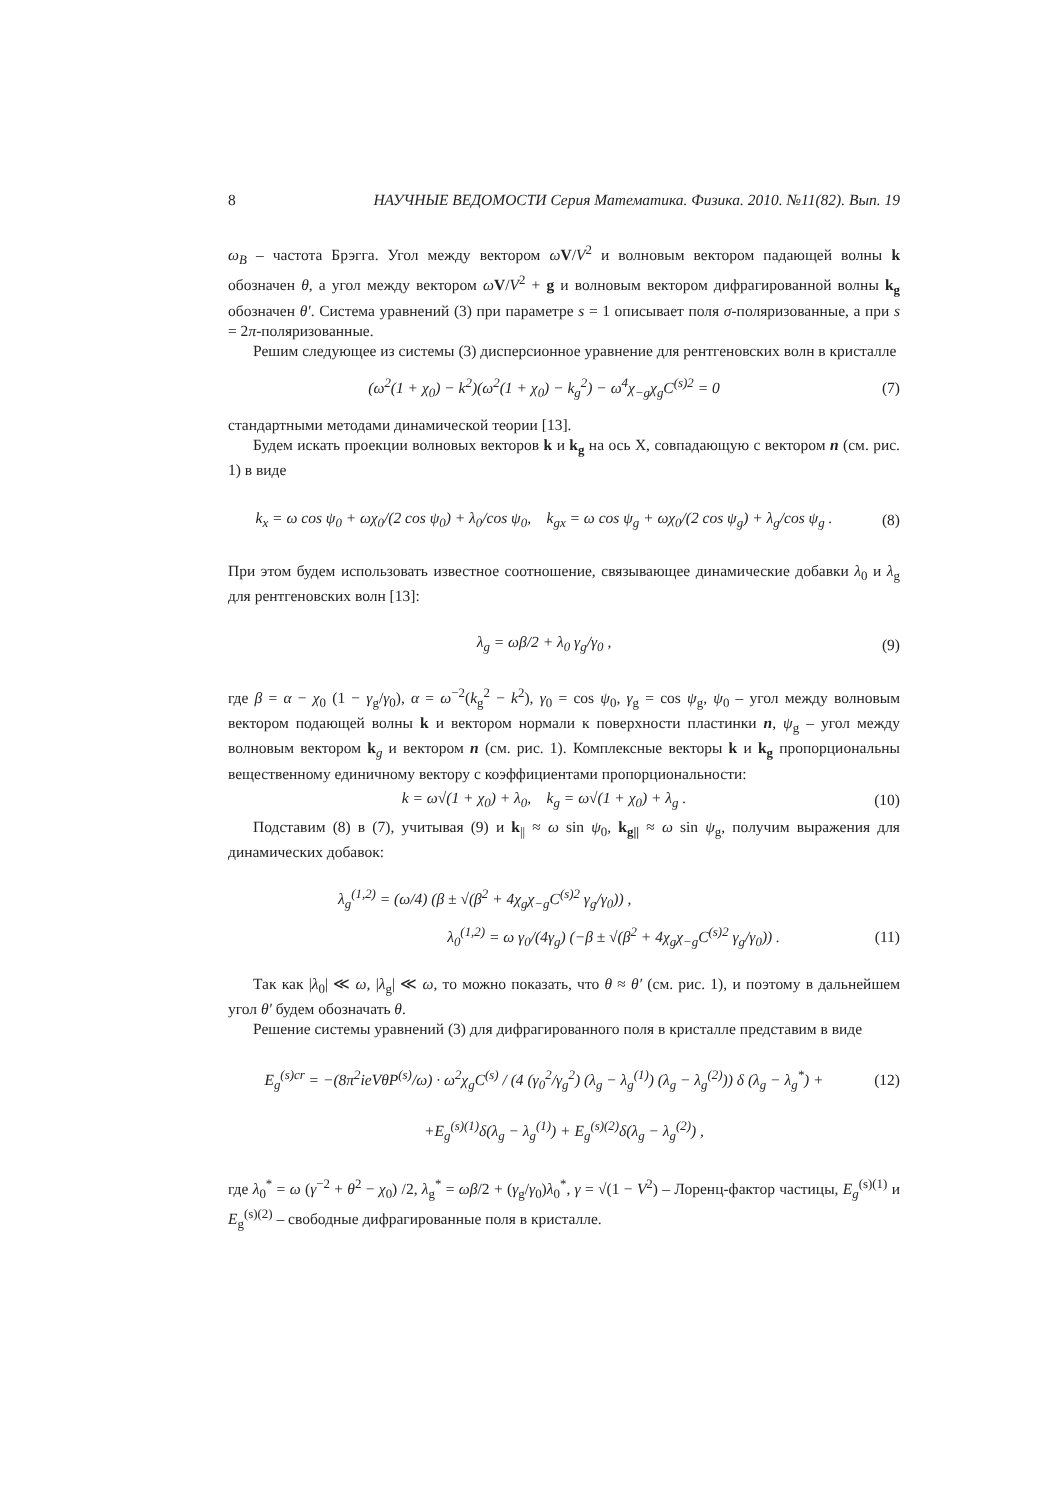8 НАУЧНЫЕ ВЕДОМОСТИ Серия Математика. Физика. 2010. №11(82). Вып. 19
ω<sub>B</sub> – частота Брэгга. Угол между вектором ωV/V<sup>2</sup> и волновым вектором падающей волны k обозначен θ, а угол между вектором ωV/V<sup>2</sup> + g и волновым вектором дифрагированной волны k<sub>g</sub> обозначен θ′. Система уравнений (3) при параметре s = 1 описывает поля σ-поляризованные, а при s = 2π-поляризованные.
Решим следующее из системы (3) дисперсионное уравнение для рентгеновских волн в кристалле
(ω<sup>2</sup>(1 + χ<sub>0</sub>) − k<sup>2</sup>)(ω<sup>2</sup>(1 + χ<sub>0</sub>) − k<sub>g</sub><sup>2</sup>) − ω<sup>4</sup>χ<sub>−g</sub>χ<sub>g</sub>C<sup>(s)2</sup> = 0 (7)
стандартными методами динамической теории [13].
Будем искать проекции волновых векторов k и k<sub>g</sub> на ось X, совпадающую с вектором n (см. рис. 1) в виде
k<sub>x</sub> = ω cos ψ<sub>0</sub> + ωχ<sub>0</sub>/(2 cos ψ<sub>0</sub>) + λ<sub>0</sub>/cos ψ<sub>0</sub>, k<sub>gx</sub> = ω cos ψ<sub>g</sub> + ωχ<sub>0</sub>/(2 cos ψ<sub>g</sub>) + λ<sub>g</sub>/cos ψ<sub>g</sub> . (8)
При этом будем использовать известное соотношение, связывающее динамические добавки λ<sub>0</sub> и λ<sub>g</sub> для рентгеновских волн [13]:
λ<sub>g</sub> = ωβ/2 + λ<sub>0</sub> γ<sub>g</sub>/γ<sub>0</sub> , (9)
где β = α − χ<sub>0</sub> (1 − γ<sub>g</sub>/γ<sub>0</sub>), α = ω<sup>−2</sup>(k<sub>g</sub><sup>2</sup> − k<sup>2</sup>), γ<sub>0</sub> = cos ψ<sub>0</sub>, γ<sub>g</sub> = cos ψ<sub>g</sub>, ψ<sub>0</sub> – угол между волновым вектором подающей волны k и вектором нормали к поверхности пластинки n, ψ<sub>g</sub> – угол между волновым вектором k<sub>g</sub> и вектором n (см. рис. 1). Комплексные векторы k и k<sub>g</sub> пропорциональны вещественному единичному вектору с коэффициентами пропорциональности:
k = ω√(1 + χ<sub>0</sub>) + λ<sub>0</sub>, k<sub>g</sub> = ω√(1 + χ<sub>0</sub>) + λ<sub>g</sub> . (10)
Подставим (8) в (7), учитывая (9) и k<sub>||</sub> ≈ ω sin ψ<sub>0</sub>, k<sub>g||</sub> ≈ ω sin ψ<sub>g</sub>, получим выражения для динамических добавок:
λ<sub>g</sub><sup>(1,2)</sup> = (ω/4) (β ± √(β<sup>2</sup> + 4χ<sub>g</sub>χ<sub>−g</sub>C<sup>(s)2</sup> γ<sub>g</sub>/γ<sub>0</sub>)) ,
λ<sub>0</sub><sup>(1,2)</sup> = ω γ<sub>0</sub>/(4γ<sub>g</sub>) (−β ± √(β<sup>2</sup> + 4χ<sub>g</sub>χ<sub>−g</sub>C<sup>(s)2</sup> γ<sub>g</sub>/γ<sub>0</sub>)) . (11)
Так как |λ<sub>0</sub>| ≪ ω, |λ<sub>g</sub>| ≪ ω, то можно показать, что θ ≈ θ′ (см. рис. 1), и поэтому в дальнейшем угол θ′ будем обозначать θ.
Решение системы уравнений (3) для дифрагированного поля в кристалле представим в виде
E<sub>g</sub><sup>(s)cr</sup> = −(8π<sup>2</sup>ieVθP<sup>(s)</sup>/ω) · ω<sup>2</sup>χ<sub>g</sub>C<sup>(s)</sup> / (4 (γ<sub>0</sub><sup>2</sup>/γ<sub>g</sub><sup>2</sup>) (λ<sub>g</sub> − λ<sub>g</sub><sup>(1)</sup>) (λ<sub>g</sub> − λ<sub>g</sub><sup>(2)</sup>)) δ (λ<sub>g</sub> − λ<sub>g</sub><sup>*</sup>) + (12)
+E<sub>g</sub><sup>(s)(1)</sup>δ(λ<sub>g</sub> − λ<sub>g</sub><sup>(1)</sup>) + E<sub>g</sub><sup>(s)(2)</sup>δ(λ<sub>g</sub> − λ<sub>g</sub><sup>(2)</sup>) ,
где λ<sub>0</sub><sup>*</sup> = ω (γ<sup>−2</sup> + θ<sup>2</sup> − χ<sub>0</sub>) /2, λ<sub>g</sub><sup>*</sup> = ωβ/2 + (γ<sub>g</sub>/γ<sub>0</sub>)λ<sub>0</sub><sup>*</sup>, γ = √(1 − V<sup>2</sup>) – Лоренц-фактор частицы, E<sub>g</sub><sup>(s)(1)</sup> и E<sub>g</sub><sup>(s)(2)</sup> – свободные дифрагированные поля в кристалле.